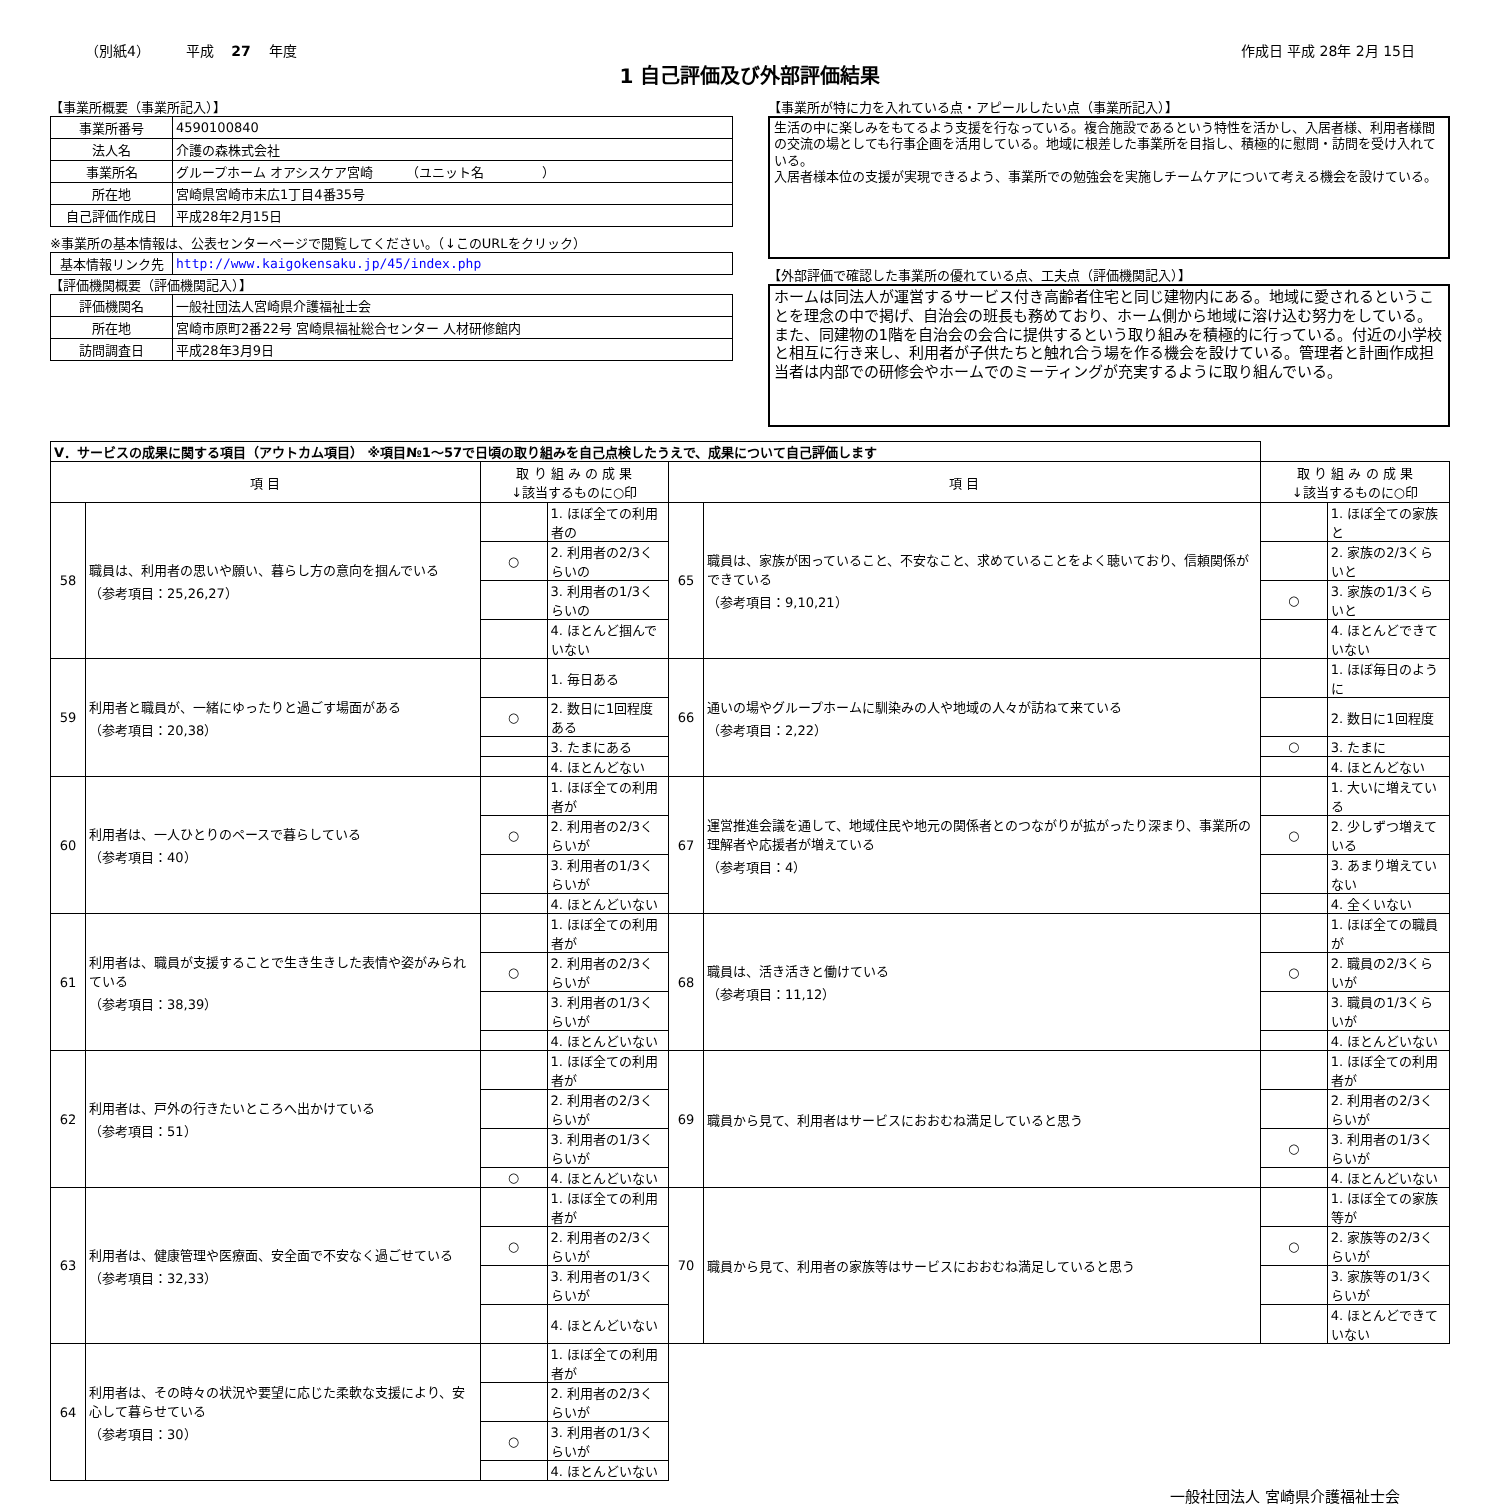（別紙4） 平成 27 年度 作成日 平成 28年 2月 15日
1 自己評価及び外部評価結果
【事業所概要（事業所記入）】
| 事業所番号 | 4590100840 |
| 法人名 | 介護の森株式会社 |
| 事業所名 | グループホーム オアシスケア宮崎 （ユニット名 ） |
| 所在地 | 宮崎県宮崎市末広1丁目4番35号 |
| 自己評価作成日 | 平成28年2月15日 |
※事業所の基本情報は、公表センターページで閲覧してください。（↓このURLをクリック）
| 基本情報リンク先 | http://www.kaigokensaku.jp/45/index.php |
【評価機関概要（評価機関記入）】
| 評価機関名 | 一般社団法人宮崎県介護福祉士会 |
| 所在地 | 宮崎市原町2番22号 宮崎県福祉総合センター 人材研修館内 |
| 訪問調査日 | 平成28年3月9日 |
【事業所が特に力を入れている点・アピールしたい点（事業所記入）】
生活の中に楽しみをもてるよう支援を行なっている。複合施設であるという特性を活かし、入居者様、利用者様間の交流の場としても行事企画を活用している。地域に根差した事業所を目指し、積極的に慰問・訪問を受け入れている。
入居者様本位の支援が実現できるよう、事業所での勉強会を実施しチームケアについて考える機会を設けている。
【外部評価で確認した事業所の優れている点、工夫点（評価機関記入）】
ホームは同法人が運営するサービス付き高齢者住宅と同じ建物内にある。地域に愛されるということを理念の中で掲げ、自治会の班長も務めており、ホーム側から地域に溶け込む努力をしている。また、同建物の1階を自治会の会合に提供するという取り組みを積極的に行っている。付近の小学校と相互に行き来し、利用者が子供たちと触れ合う場を作る機会を設けている。管理者と計画作成担当者は内部での研修会やホームでのミーティングが充実するように取り組んでいる。
| Ⅴ．サービスの成果に関する項目（アウトカム項目） ※項目№1～57で日頃の取り組みを自己点検したうえで、成果について自己評価します | | | | | | | |
| 項 目 | | 取 り 組 み の 成 果 ↓該当するものに○印 | | 項 目 | | 取 り 組 み の 成 果 ↓該当するものに○印 | |
| 58 | 職員は、利用者の思いや願い、暮らし方の意向を掴んでいる （参考項目：25,26,27） | | 1. ほぼ全ての利用者の | 65 | 職員は、家族が困っていること、不安なこと、求めていることをよく聴いており、信頼関係ができている （参考項目：9,10,21） | | 1. ほぼ全ての家族と |
| | | ○ | 2. 利用者の2/3くらいの | | | | 2. 家族の2/3くらいと |
| | | | 3. 利用者の1/3くらいの | | | ○ | 3. 家族の1/3くらいと |
| | | | 4. ほとんど掴んでいない | | | | 4. ほとんどできていない |
| 59 | 利用者と職員が、一緒にゆったりと過ごす場面がある （参考項目：20,38） | | 1. 毎日ある | 66 | 通いの場やグループホームに馴染みの人や地域の人々が訪ねて来ている （参考項目：2,22） | | 1. ほぼ毎日のように |
| | | ○ | 2. 数日に1回程度ある | | | | 2. 数日に1回程度 |
| | | | 3. たまにある | | | ○ | 3. たまに |
| | | | 4. ほとんどない | | | | 4. ほとんどない |
| 60 | 利用者は、一人ひとりのペースで暮らしている （参考項目：40） | | 1. ほぼ全ての利用者が | 67 | 運営推進会議を通して、地域住民や地元の関係者とのつながりが拡がったり深まり、事業所の理解者や応援者が増えている （参考項目：4） | | 1. 大いに増えている |
| | | ○ | 2. 利用者の2/3くらいが | | | ○ | 2. 少しずつ増えている |
| | | | 3. 利用者の1/3くらいが | | | | 3. あまり増えていない |
| | | | 4. ほとんどいない | | | | 4. 全くいない |
| 61 | 利用者は、職員が支援することで生き生きした表情や姿がみられている （参考項目：38,39） | | 1. ほぼ全ての利用者が | 68 | 職員は、活き活きと働けている （参考項目：11,12） | | 1. ほぼ全ての職員が |
| | | ○ | 2. 利用者の2/3くらいが | | | ○ | 2. 職員の2/3くらいが |
| | | | 3. 利用者の1/3くらいが | | | | 3. 職員の1/3くらいが |
| | | | 4. ほとんどいない | | | | 4. ほとんどいない |
| 62 | 利用者は、戸外の行きたいところへ出かけている （参考項目：51） | | 1. ほぼ全ての利用者が | 69 | 職員から見て、利用者はサービスにおおむね満足していると思う | | 1. ほぼ全ての利用者が |
| | | | 2. 利用者の2/3くらいが | | | | 2. 利用者の2/3くらいが |
| | | | 3. 利用者の1/3くらいが | | | ○ | 3. 利用者の1/3くらいが |
| | | ○ | 4. ほとんどいない | | | | 4. ほとんどいない |
| 63 | 利用者は、健康管理や医療面、安全面で不安なく過ごせている （参考項目：32,33） | | 1. ほぼ全ての利用者が | 70 | 職員から見て、利用者の家族等はサービスにおおむね満足していると思う | | 1. ほぼ全ての家族等が |
| | | ○ | 2. 利用者の2/3くらいが | | | ○ | 2. 家族等の2/3くらいが |
| | | | 3. 利用者の1/3くらいが | | | | 3. 家族等の1/3くらいが |
| | | | 4. ほとんどいない | | | | 4. ほとんどできていない |
| 64 | 利用者は、その時々の状況や要望に応じた柔軟な支援により、安心して暮らせている （参考項目：30） | | 1. ほぼ全ての利用者が | | | | |
| | | | 2. 利用者の2/3くらいが | | | | |
| | | ○ | 3. 利用者の1/3くらいが | | | | |
| | | | 4. ほとんどいない | | | | |
一般社団法人 宮崎県介護福祉士会